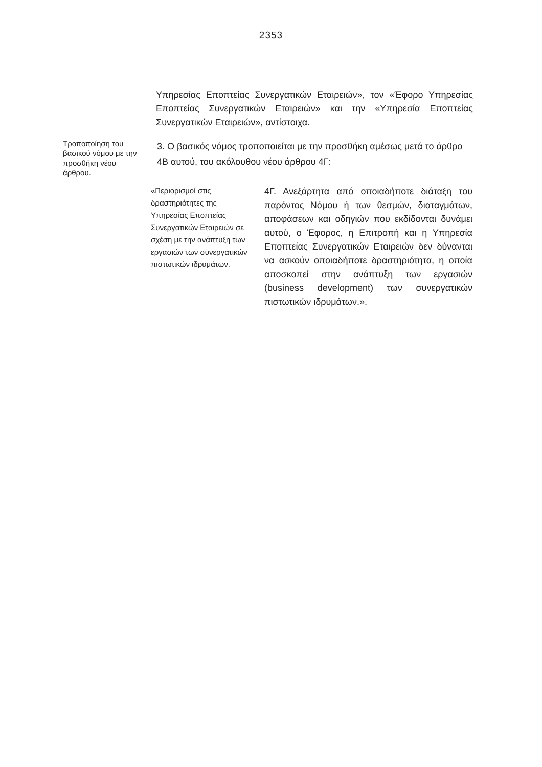2353
Υπηρεσίας Εποπτείας Συνεργατικών Εταιρειών», τον «Έφορο Υπηρεσίας Εποπτείας Συνεργατικών Εταιρειών» και την «Υπηρεσία Εποπτείας Συνεργατικών Εταιρειών», αντίστοιχα.
Τροποποίηση του βασικού νόμου με την προσθήκη νέου άρθρου.
3. Ο βασικός νόμος τροποποιείται με την προσθήκη αμέσως μετά το άρθρο 4Β αυτού, του ακόλουθου νέου άρθρου 4Γ:
«Περιορισμοί στις δραστηριότητες της Υπηρεσίας Εποπτείας Συνεργατικών Εταιρειών σε σχέση με την ανάπτυξη των εργασιών των συνεργατικών πιστωτικών ιδρυμάτων.
4Γ. Ανεξάρτητα από οποιαδήποτε διάταξη του παρόντος Νόμου ή των θεσμών, διαταγμάτων, αποφάσεων και οδηγιών που εκδίδονται δυνάμει αυτού, ο Έφορος, η Επιτροπή και η Υπηρεσία Εποπτείας Συνεργατικών Εταιρειών δεν δύνανται να ασκούν οποιαδήποτε δραστηριότητα, η οποία αποσκοπεί στην ανάπτυξη των εργασιών (business development) των συνεργατικών πιστωτικών ιδρυμάτων.».